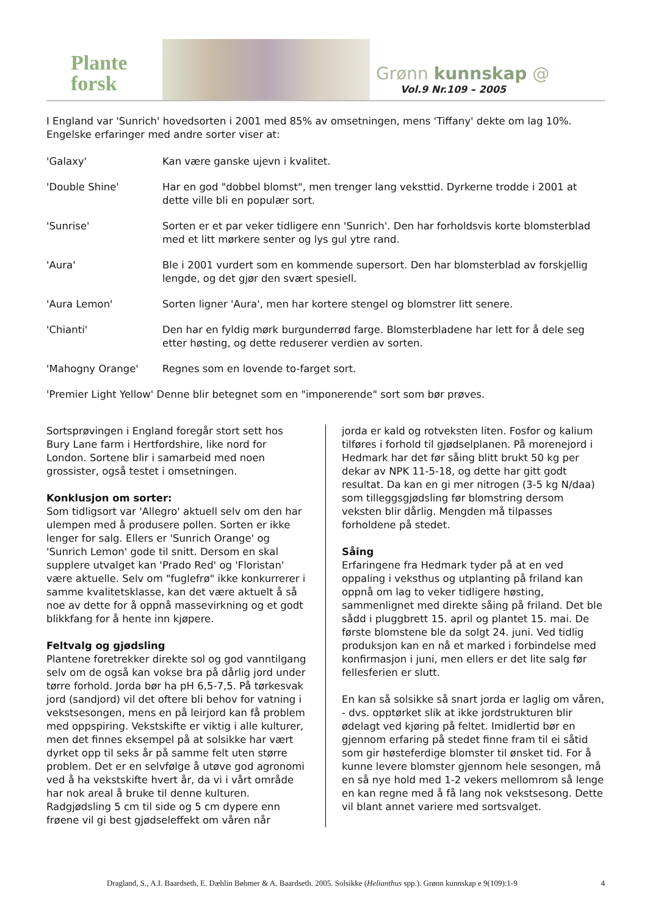Plante
forsk
Grønn kunnskap @
Vol.9 Nr.109 – 2005
I England var 'Sunrich' hovedsorten i 2001 med 85% av omsetningen, mens 'Tiffany' dekte om lag 10%. Engelske erfaringer med andre sorter viser at:
'Galaxy' Kan være ganske ujevn i kvalitet.
'Double Shine' Har en god "dobbel blomst", men trenger lang veksttid. Dyrkerne trodde i 2001 at dette ville bli en populær sort.
'Sunrise' Sorten er et par veker tidligere enn 'Sunrich'. Den har forholdsvis korte blomsterblad med et litt mørkere senter og lys gul ytre rand.
'Aura' Ble i 2001 vurdert som en kommende supersort. Den har blomsterblad av forskjellig lengde, og det gjør den svært spesiell.
'Aura Lemon' Sorten ligner 'Aura', men har kortere stengel og blomstrer litt senere.
'Chianti' Den har en fyldig mørk burgunderrød farge. Blomsterbladene har lett for å dele seg etter høsting, og dette reduserer verdien av sorten.
'Mahogny Orange' Regnes som en lovende to-farget sort.
'Premier Light Yellow' Denne blir betegnet som en "imponerende" sort som bør prøves.
Sortsprøvingen i England foregår stort sett hos Bury Lane farm i Hertfordshire, like nord for London. Sortene blir i samarbeid med noen grossister, også testet i omsetningen.
Konklusjon om sorter:
Som tidligsort var 'Allegro' aktuell selv om den har ulempen med å produsere pollen. Sorten er ikke lenger for salg. Ellers er 'Sunrich Orange' og 'Sunrich Lemon' gode til snitt. Dersom en skal supplere utvalget kan 'Prado Red' og 'Floristan' være aktuelle. Selv om "fuglefrø" ikke konkurrerer i samme kvalitetsklasse, kan det være aktuelt å så noe av dette for å oppnå massevirkning og et godt blikkfang for å hente inn kjøpere.
Feltvalg og gjødsling
Plantene foretrekker direkte sol og god vanntilgang selv om de også kan vokse bra på dårlig jord under tørre forhold. Jorda bør ha pH 6,5-7,5. På tørkesvak jord (sandjord) vil det oftere bli behov for vatning i vekstsesongen, mens en på leirjord kan få problem med oppspiring. Vekstskifte er viktig i alle kulturer, men det finnes eksempel på at solsikke har vært dyrket opp til seks år på samme felt uten større problem. Det er en selvfølge å utøve god agronomi ved å ha vekstskifte hvert år, da vi i vårt område har nok areal å bruke til denne kulturen. Radgjødsling 5 cm til side og 5 cm dypere enn frøene vil gi best gjødseleffekt om våren når
jorda er kald og rotveksten liten. Fosfor og kalium tilføres i forhold til gjødselplanen. På morenejord i Hedmark har det før såing blitt brukt 50 kg per dekar av NPK 11-5-18, og dette har gitt godt resultat. Da kan en gi mer nitrogen (3-5 kg N/daa) som tilleggsgjødsling før blomstring dersom veksten blir dårlig. Mengden må tilpasses forholdene på stedet.
Såing
Erfaringene fra Hedmark tyder på at en ved oppaling i veksthus og utplanting på friland kan oppnå om lag to veker tidligere høsting, sammenlignet med direkte såing på friland. Det ble sådd i pluggbrett 15. april og plantet 15. mai. De første blomstene ble da solgt 24. juni. Ved tidlig produksjon kan en nå et marked i forbindelse med konfirmasjon i juni, men ellers er det lite salg før fellesferien er slutt.
En kan så solsikke så snart jorda er laglig om våren, - dvs. opptørket slik at ikke jordstrukturen blir ødelagt ved kjøring på feltet. Imidlertid bør en gjennom erfaring på stedet finne fram til ei såtid som gir høsteferdige blomster til ønsket tid. For å kunne levere blomster gjennom hele sesongen, må en så nye hold med 1-2 vekers mellomrom så lenge en kan regne med å få lang nok vekstsesong. Dette vil blant annet variere med sortsvalget.
Dragland, S., A.I. Baardseth, E. Dæhlin Bøhmer & A. Baardseth. 2005. Solsikke (Helianthus spp.). Grønn kunnskap e 9(109):1-9 4